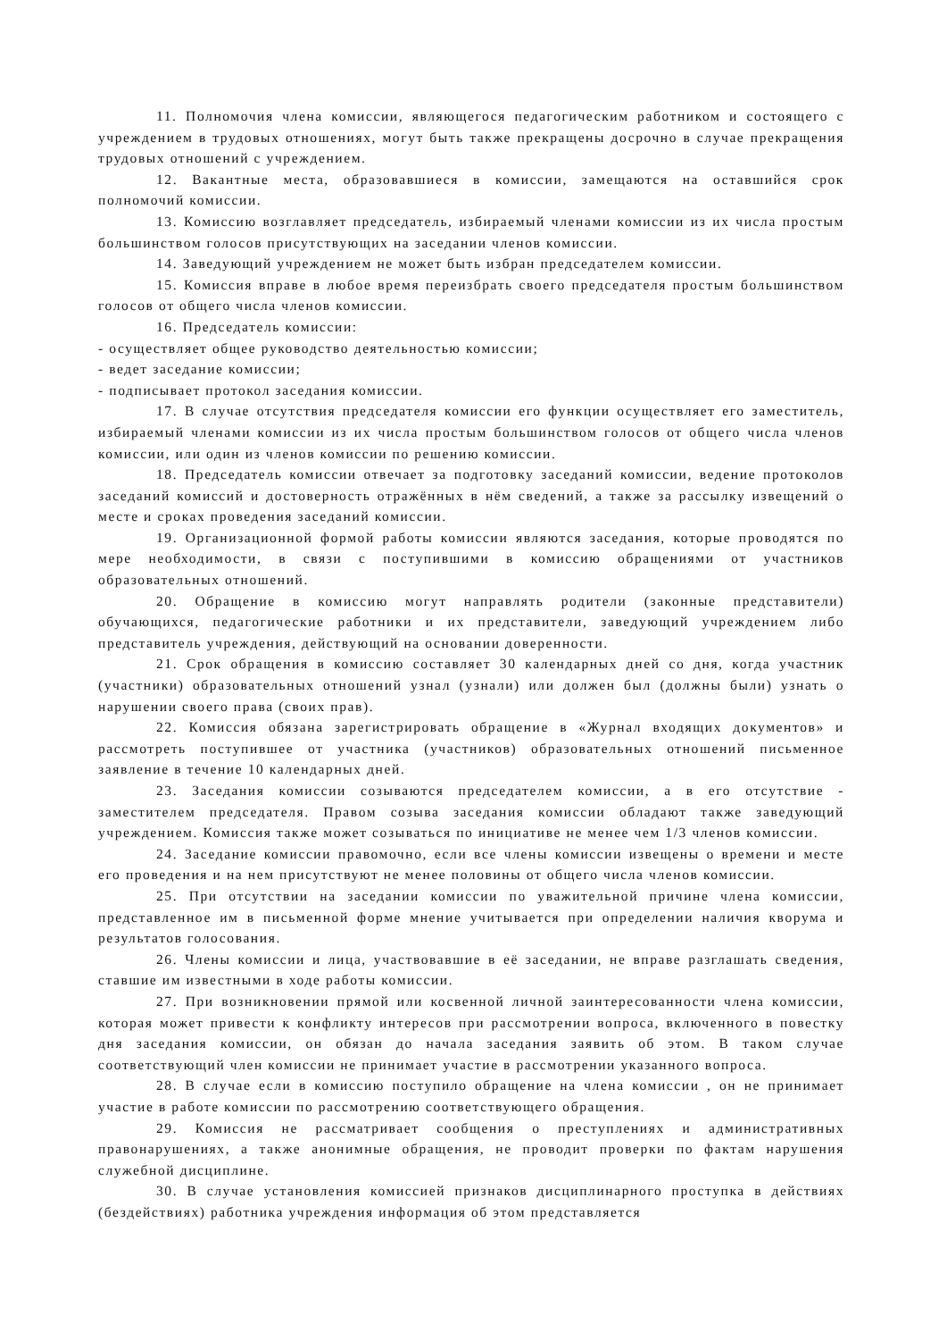11. Полномочия члена комиссии, являющегося педагогическим работником и состоящего с учреждением в трудовых отношениях, могут быть также прекращены досрочно в случае прекращения трудовых отношений с учреждением.
12. Вакантные места, образовавшиеся в комиссии, замещаются на оставшийся срок полномочий комиссии.
13. Комиссию возглавляет председатель, избираемый членами комиссии из их числа простым большинством голосов присутствующих на заседании членов комиссии.
14. Заведующий учреждением не может быть избран председателем комиссии.
15. Комиссия вправе в любое время переизбрать своего председателя простым большинством голосов от общего числа членов комиссии.
16. Председатель комиссии:
- осуществляет общее руководство деятельностью комиссии;
- ведет заседание комиссии;
- подписывает протокол заседания комиссии.
17. В случае отсутствия председателя комиссии его функции осуществляет его заместитель, избираемый членами комиссии из их числа простым большинством голосов от общего числа членов комиссии, или один из членов комиссии по решению комиссии.
18. Председатель комиссии отвечает за подготовку заседаний комиссии, ведение протоколов заседаний комиссий и достоверность отражённых в нём сведений, а также за рассылку извещений о месте и сроках проведения заседаний комиссии.
19. Организационной формой работы комиссии являются заседания, которые проводятся по мере необходимости, в связи с поступившими в комиссию обращениями от участников образовательных отношений.
20. Обращение в комиссию могут направлять родители (законные представители) обучающихся, педагогические работники и их представители, заведующий учреждением либо представитель учреждения, действующий на основании доверенности.
21. Срок обращения в комиссию составляет 30 календарных дней со дня, когда участник (участники) образовательных отношений узнал (узнали) или должен был (должны были) узнать о нарушении своего права (своих прав).
22. Комиссия обязана зарегистрировать обращение в «Журнал входящих документов» и рассмотреть поступившее от участника (участников) образовательных отношений письменное заявление в течение 10 календарных дней.
23. Заседания комиссии созываются председателем комиссии, а в его отсутствие - заместителем председателя. Правом созыва заседания комиссии обладают также заведующий учреждением. Комиссия также может созываться по инициативе не менее чем 1/3 членов комиссии.
24. Заседание комиссии правомочно, если все члены комиссии извещены о времени и месте его проведения и на нем присутствуют не менее половины от общего числа членов комиссии.
25. При отсутствии на заседании комиссии по уважительной причине члена комиссии, представленное им в письменной форме мнение учитывается при определении наличия кворума и результатов голосования.
26. Члены комиссии и лица, участвовавшие в её заседании, не вправе разглашать сведения, ставшие им известными в ходе работы комиссии.
27. При возникновении прямой или косвенной личной заинтересованности члена комиссии, которая может привести к конфликту интересов при рассмотрении вопроса, включенного в повестку дня заседания комиссии, он обязан до начала заседания заявить об этом. В таком случае соответствующий член комиссии не принимает участие в рассмотрении указанного вопроса.
28. В случае если в комиссию поступило обращение на члена комиссии , он не принимает участие в работе комиссии по рассмотрению соответствующего обращения.
29. Комиссия не рассматривает сообщения о преступлениях и административных правонарушениях, а также анонимные обращения, не проводит проверки по фактам нарушения служебной дисциплине.
30. В случае установления комиссией признаков дисциплинарного проступка в действиях (бездействиях) работника учреждения информация об этом представляется